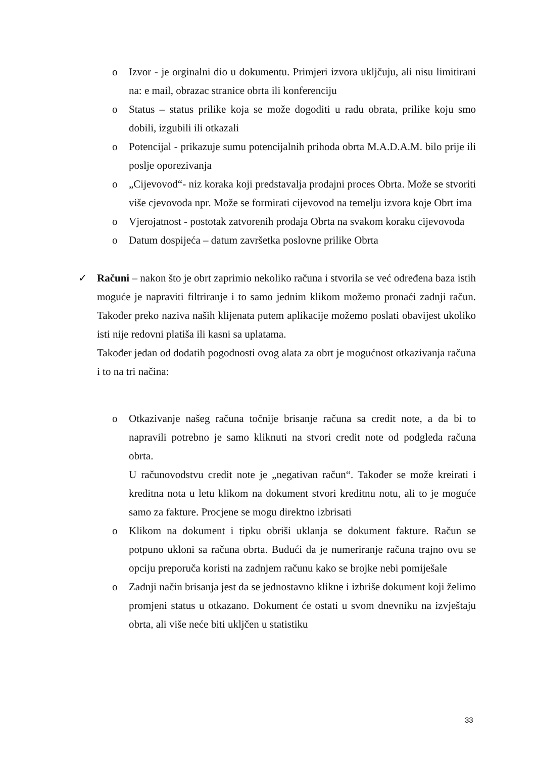o Izvor - je orginalni dio u dokumentu. Primjeri izvora ukljčuju, ali nisu limitirani na: e mail, obrazac stranice obrta ili konferenciju
o Status – status prilike koja se može dogoditi u radu obrata, prilike koju smo dobili, izgubili ili otkazali
o Potencijal - prikazuje sumu potencijalnih prihoda obrta M.A.D.A.M. bilo prije ili poslje oporezivanja
o „Cijevovod“- niz koraka koji predstavalja prodajni proces Obrta. Može se stvoriti više cjevovoda npr. Može se formirati cijevovod na temelju izvora koje Obrt ima
o Vjerojatnost - postotak zatvorenih prodaja Obrta na svakom koraku cijevovoda
o Datum dospijeća – datum završetka poslovne prilike Obrta
✓ Računi – nakon što je obrt zaprimio nekoliko računa i stvorila se već određena baza istih moguće je napraviti filtriranje i to samo jednim klikom možemo pronaći zadnji račun. Također preko naziva naših klijenata putem aplikacije možemo poslati obavijest ukoliko isti nije redovni platiša ili kasni sa uplatama.
Također jedan od dodatih pogodnosti ovog alata za obrt je mogućnost otkazivanja računa i to na tri načina:
o Otkazivanje našeg računa točnije brisanje računa sa credit note, a da bi to napravili potrebno je samo kliknuti na stvori credit note od podgleda računa obrta.
U računovodstvu credit note je „negativan račun“. Također se može kreirati i kreditna nota u letu klikom na dokument stvori kreditnu notu, ali to je moguće samo za fakture. Procjene se mogu direktno izbrisati
o Klikom na dokument i tipku obriši uklanja se dokument fakture. Račun se potpuno ukloni sa računa obrta. Budući da je numeriranje računa trajno ovu se opciju preporuča koristi na zadnjem računu kako se brojke nebi pomiješale
o Zadnji način brisanja jest da se jednostavno klikne i izbriše dokument koji želimo promjeni status u otkazano. Dokument će ostati u svom dnevniku na izvještaju obrta, ali više neće biti ukljčen u statistiku
33